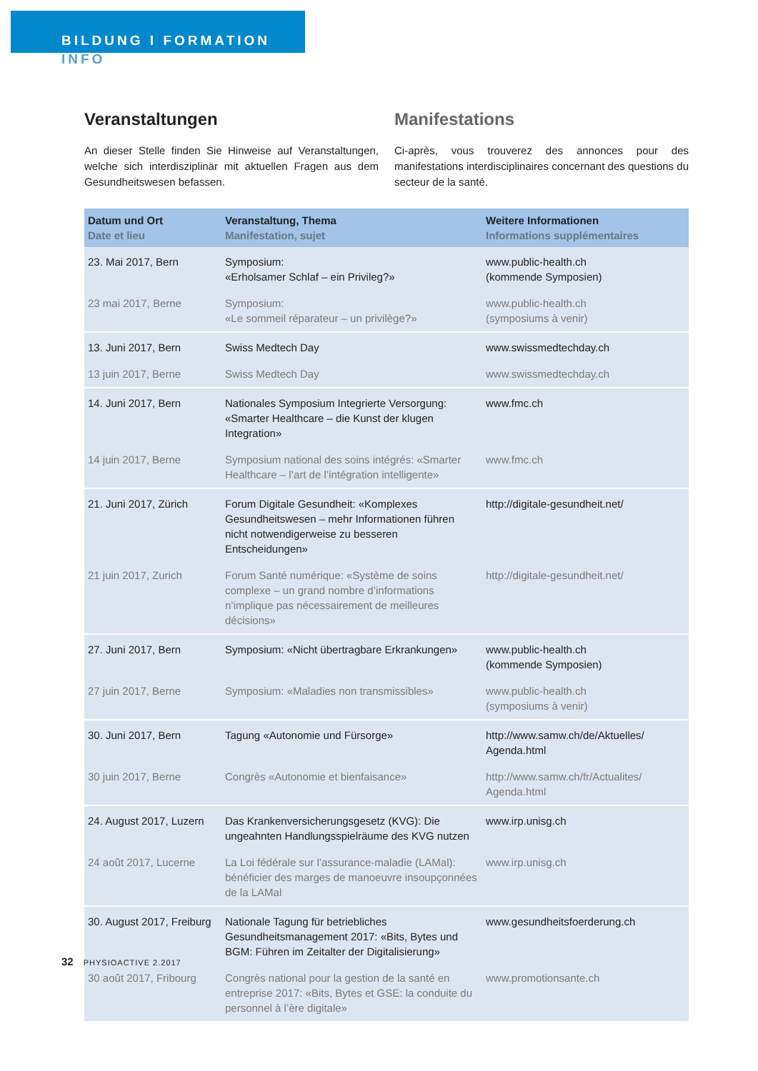BILDUNG I FORMATION
INFO
Veranstaltungen
An dieser Stelle finden Sie Hinweise auf Veranstaltungen, welche sich interdisziplinär mit aktuellen Fragen aus dem Gesundheitswesen befassen.
Manifestations
Ci-après, vous trouverez des annonces pour des manifestations interdisciplinaires concernant des questions du secteur de la santé.
| Datum und Ort Date et lieu | Veranstaltung, Thema Manifestation, sujet | Weitere Informationen Informations supplémentaires |
| --- | --- | --- |
| 23. Mai 2017, Bern | Symposium: «Erholsamer Schlaf – ein Privileg?» | www.public-health.ch (kommende Symposien) |
| 23 mai 2017, Berne | Symposium: «Le sommeil réparateur – un privilège?» | www.public-health.ch (symposiums à venir) |
| 13. Juni 2017, Bern | Swiss Medtech Day | www.swissmedtechday.ch |
| 13 juin 2017, Berne | Swiss Medtech Day | www.swissmedtechday.ch |
| 14. Juni 2017, Bern | Nationales Symposium Integrierte Versorgung: «Smarter Healthcare – die Kunst der klugen Integration» | www.fmc.ch |
| 14 juin 2017, Berne | Symposium national des soins intégrés: «Smarter Healthcare – l’art de l’intégration intelligente» | www.fmc.ch |
| 21. Juni 2017, Zürich | Forum Digitale Gesundheit: «Komplexes Gesundheitswesen – mehr Informationen führen nicht notwendigerweise zu besseren Entscheidungen» | http://digitale-gesundheit.net/ |
| 21 juin 2017, Zurich | Forum Santé numérique: «Système de soins complexe – un grand nombre d’informations n’implique pas nécessairement de meilleures décisions» | http://digitale-gesundheit.net/ |
| 27. Juni 2017, Bern | Symposium: «Nicht übertragbare Erkrankungen» | www.public-health.ch (kommende Symposien) |
| 27 juin 2017, Berne | Symposium: «Maladies non transmissibles» | www.public-health.ch (symposiums à venir) |
| 30. Juni 2017, Bern | Tagung «Autonomie und Fürsorge» | http://www.samw.ch/de/Aktuelles/ Agenda.html |
| 30 juin 2017, Berne | Congrès «Autonomie et bienfaisance» | http://www.samw.ch/fr/Actualites/ Agenda.html |
| 24. August 2017, Luzern | Das Krankenversicherungsgesetz (KVG): Die ungeahnten Handlungsspielräume des KVG nutzen | www.irp.unisg.ch |
| 24 août 2017, Lucerne | La Loi fédérale sur l’assurance-maladie (LAMal): bénéficier des marges de manoeuvre insoupçonnées de la LAMal | www.irp.unisg.ch |
| 30. August 2017, Freiburg | Nationale Tagung für betriebliches Gesundheitsmanagement 2017: «Bits, Bytes und BGM: Führen im Zeitalter der Digitalisierung» | www.gesundheitsfoerderung.ch |
| 30 août 2017, Fribourg | Congrès national pour la gestion de la santé en entreprise 2017: «Bits, Bytes et GSE: la conduite du personnel à l’ère digitale» | www.promotionsante.ch |
32 PHYSIOACTIVE 2.2017